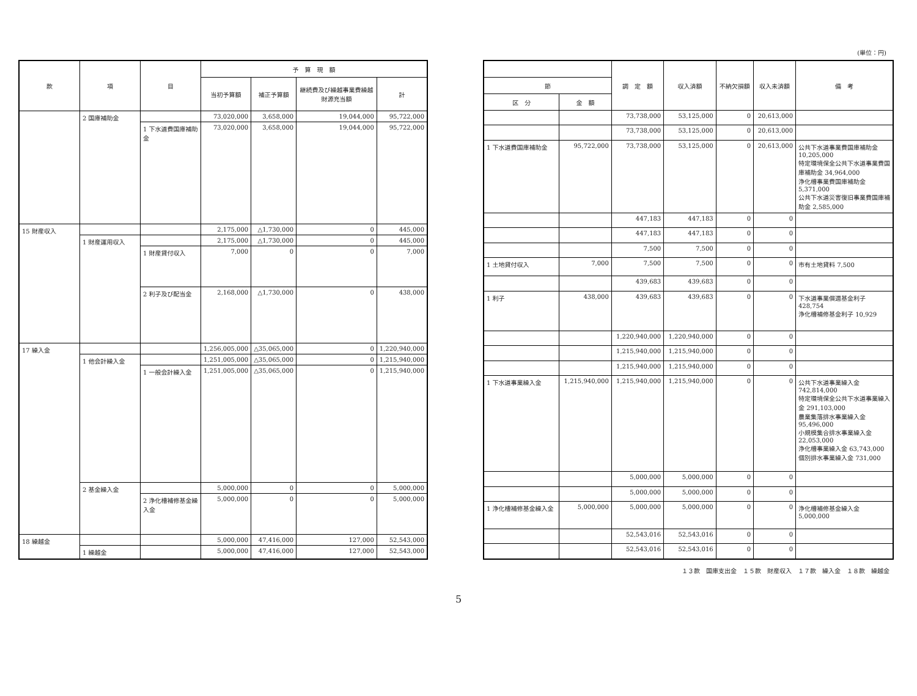(単位：円)
| 款 | 項 | 目 | 予 算 現 額 | | | |
| --- | --- | --- | --- | --- | --- | --- |
| | | | 当初予算額 | 補正予算額 | 継続費及び繰越事業費繰越財源充当額 | 計 |
| | 2 国庫補助金 | | 73,020,000 | 3,658,000 | 19,044,000 | 95,722,000 |
| | | 1 下水道費国庫補助金 | 73,020,000 | 3,658,000 | 19,044,000 | 95,722,000 |
| 15 財産収入 | | | 2,175,000 | △1,730,000 | 0 | 445,000 |
| | 1 財産運用収入 | | 2,175,000 | △1,730,000 | 0 | 445,000 |
| | | 1 財産貸付収入 | 7,000 | 0 | 0 | 7,000 |
| | | 2 利子及び配当金 | 2,168,000 | △1,730,000 | 0 | 438,000 |
| 17 繰入金 | | | 1,256,005,000 | △35,065,000 | 0 | 1,220,940,000 |
| | 1 他会計繰入金 | | 1,251,005,000 | △35,065,000 | 0 | 1,215,940,000 |
| | | 1 一般会計繰入金 | 1,251,005,000 | △35,065,000 | 0 | 1,215,940,000 |
| | 2 基金繰入金 | | 5,000,000 | 0 | 0 | 5,000,000 |
| | | 2 浄化槽補修基金繰入金 | 5,000,000 | 0 | 0 | 5,000,000 |
| 18 繰越金 | | | 5,000,000 | 47,416,000 | 127,000 | 52,543,000 |
| | 1 繰越金 | | 5,000,000 | 47,416,000 | 127,000 | 52,543,000 |
| | | 調 定 額 | 収入済額 | 不納欠損額 | 収入未済額 | 備 考 |
| --- | --- | --- | --- | --- | --- | --- |
| 節 | | | | | | |
| 区 分 | 金 額 | | | | | |
| | | 73,738,000 | 53,125,000 | 0 | 20,613,000 | |
| | | 73,738,000 | 53,125,000 | 0 | 20,613,000 | |
| 1 下水道費国庫補助金 | 95,722,000 | 73,738,000 | 53,125,000 | 0 | 20,613,000 | 公共下水道事業費国庫補助金 10,205,000 特定環境保全公共下水道事業費国庫補助金 34,964,000 浄化槽事業費国庫補助金 5,371,000 公共下水道災害復旧事業費国庫補助金 2,585,000 |
| | | 447,183 | 447,183 | 0 | 0 | |
| | | 447,183 | 447,183 | 0 | 0 | |
| | | 7,500 | 7,500 | 0 | 0 | |
| 1 土地貸付収入 | 7,000 | 7,500 | 7,500 | 0 | 0 | 市有土地貸料 7,500 |
| | | 439,683 | 439,683 | 0 | 0 | |
| 1 利子 | 438,000 | 439,683 | 439,683 | 0 | 0 | 下水道事業償還基金利子 428,754 浄化槽補修基金利子 10,929 |
| | | 1,220,940,000 | 1,220,940,000 | 0 | 0 | |
| | | 1,215,940,000 | 1,215,940,000 | 0 | 0 | |
| | | 1,215,940,000 | 1,215,940,000 | 0 | 0 | |
| 1 下水道事業繰入金 | 1,215,940,000 | 1,215,940,000 | 1,215,940,000 | 0 | 0 | 公共下水道事業繰入金 742,814,000 特定環境保全公共下水道事業繰入金 291,103,000 農業集落排水事業繰入金 95,496,000 小規模集合排水事業繰入金 22,053,000 浄化槽事業繰入金 63,743,000 個別排水事業繰入金 731,000 |
| | | 5,000,000 | 5,000,000 | 0 | 0 | |
| | | 5,000,000 | 5,000,000 | 0 | 0 | |
| 1 浄化槽補修基金繰入金 | 5,000,000 | 5,000,000 | 5,000,000 | 0 | 0 | 浄化槽補修基金繰入金 5,000,000 |
| | | 52,543,016 | 52,543,016 | 0 | 0 | |
| | | 52,543,016 | 52,543,016 | 0 | 0 | |
１３款　国庫支出金　１５款　財産収入　１７款　繰入金　１８款　繰越金
5